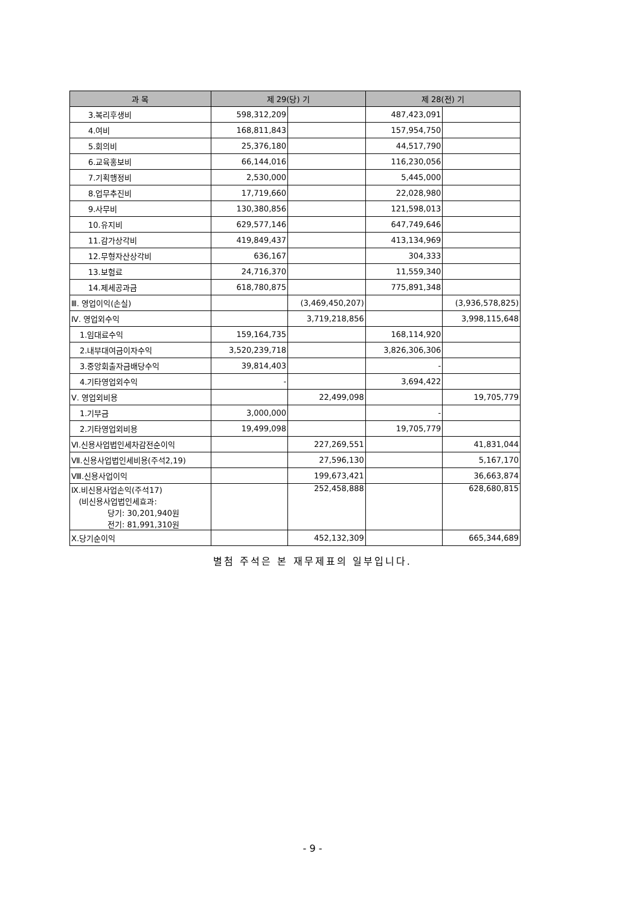| 과 목 | 제 29(당) 기 | | 제 28(전) 기 | |
| --- | --- | --- | --- | --- |
| 3.복리후생비 | 598,312,209 | | 487,423,091 | |
| 4.여비 | 168,811,843 | | 157,954,750 | |
| 5.회의비 | 25,376,180 | | 44,517,790 | |
| 6.교육홍보비 | 66,144,016 | | 116,230,056 | |
| 7.기획행정비 | 2,530,000 | | 5,445,000 | |
| 8.업무추진비 | 17,719,660 | | 22,028,980 | |
| 9.사무비 | 130,380,856 | | 121,598,013 | |
| 10.유지비 | 629,577,146 | | 647,749,646 | |
| 11.감가상각비 | 419,849,437 | | 413,134,969 | |
| 12.무형자산상각비 | 636,167 | | 304,333 | |
| 13.보험료 | 24,716,370 | | 11,559,340 | |
| 14.제세공과금 | 618,780,875 | | 775,891,348 | |
| Ⅲ. 영업이익(손실) | | (3,469,450,207) | | (3,936,578,825) |
| Ⅳ. 영업외수익 | | 3,719,218,856 | | 3,998,115,648 |
| 1.임대료수익 | 159,164,735 | | 168,114,920 | |
| 2.내부대여금이자수익 | 3,520,239,718 | | 3,826,306,306 | |
| 3.중앙회출자금배당수익 | 39,814,403 | | - | |
| 4.기타영업외수익 | - | | 3,694,422 | |
| Ⅴ. 영업외비용 | | 22,499,098 | | 19,705,779 |
| 1.기부금 | 3,000,000 | | - | |
| 2.기타영업외비용 | 19,499,098 | | 19,705,779 | |
| Ⅵ.신용사업법인세차감전순이익 | | 227,269,551 | | 41,831,044 |
| Ⅶ.신용사업법인세비용(주석2,19) | | 27,596,130 | | 5,167,170 |
| Ⅷ.신용사업이익 | | 199,673,421 | | 36,663,874 |
| Ⅸ.비신용사업손익(주석17) (비신용사업법인세효과: 당기: 30,201,940원 전기: 81,991,310원 | | 252,458,888 | | 628,680,815 |
| Ⅹ.당기순이익 | | 452,132,309 | | 665,344,689 |
별첨 주석은 본 재무제표의 일부입니다.
- 9 -